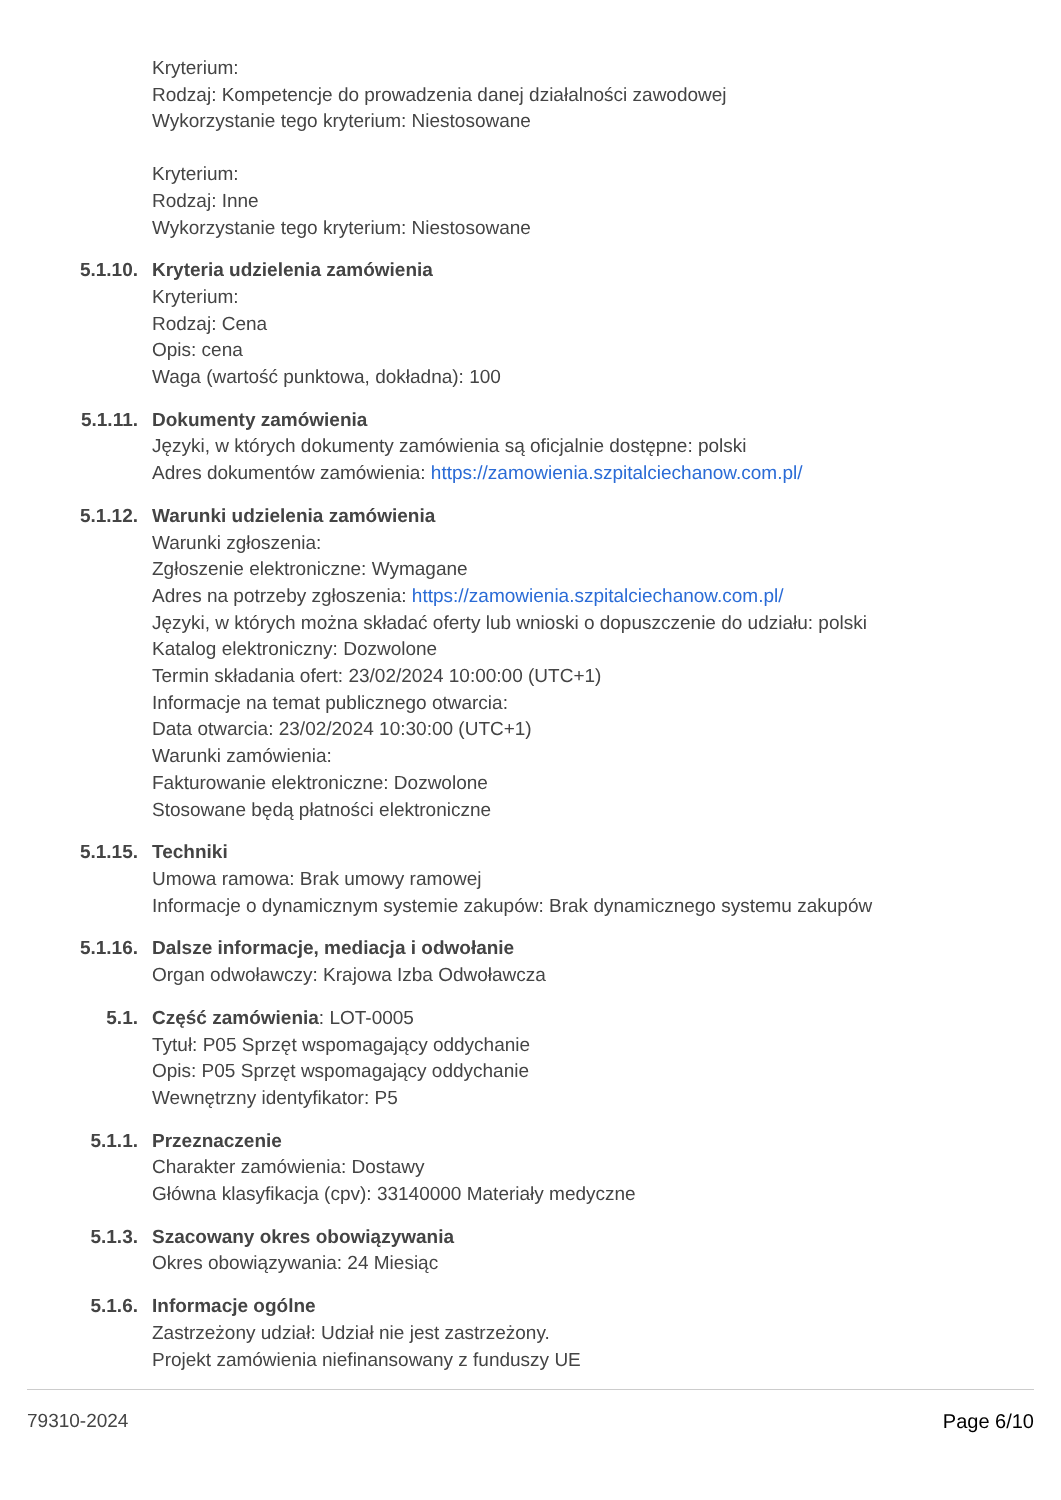Kryterium:
Rodzaj: Kompetencje do prowadzenia danej działalności zawodowej
Wykorzystanie tego kryterium: Niestosowane
Kryterium:
Rodzaj: Inne
Wykorzystanie tego kryterium: Niestosowane
5.1.10. Kryteria udzielenia zamówienia
Kryterium:
Rodzaj: Cena
Opis: cena
Waga (wartość punktowa, dokładna): 100
5.1.11. Dokumenty zamówienia
Języki, w których dokumenty zamówienia są oficjalnie dostępne: polski
Adres dokumentów zamówienia: https://zamowienia.szpitalciechanow.com.pl/
5.1.12. Warunki udzielenia zamówienia
Warunki zgłoszenia:
Zgłoszenie elektroniczne: Wymagane
Adres na potrzeby zgłoszenia: https://zamowienia.szpitalciechanow.com.pl/
Języki, w których można składać oferty lub wnioski o dopuszczenie do udziału: polski
Katalog elektroniczny: Dozwolone
Termin składania ofert: 23/02/2024 10:00:00 (UTC+1)
Informacje na temat publicznego otwarcia:
Data otwarcia: 23/02/2024 10:30:00 (UTC+1)
Warunki zamówienia:
Fakturowanie elektroniczne: Dozwolone
Stosowane będą płatności elektroniczne
5.1.15. Techniki
Umowa ramowa: Brak umowy ramowej
Informacje o dynamicznym systemie zakupów: Brak dynamicznego systemu zakupów
5.1.16. Dalsze informacje, mediacja i odwołanie
Organ odwoławczy: Krajowa Izba Odwoławcza
5.1. Część zamówienia: LOT-0005
Tytuł: P05 Sprzęt wspomagający oddychanie
Opis: P05 Sprzęt wspomagający oddychanie
Wewnętrzny identyfikator: P5
5.1.1. Przeznaczenie
Charakter zamówienia: Dostawy
Główna klasyfikacja (cpv): 33140000 Materiały medyczne
5.1.3. Szacowany okres obowiązywania
Okres obowiązywania: 24 Miesiąc
5.1.6. Informacje ogólne
Zastrzeżony udział: Udział nie jest zastrzeżony.
Projekt zamówienia niefinansowany z funduszy UE
79310-2024 Page 6/10